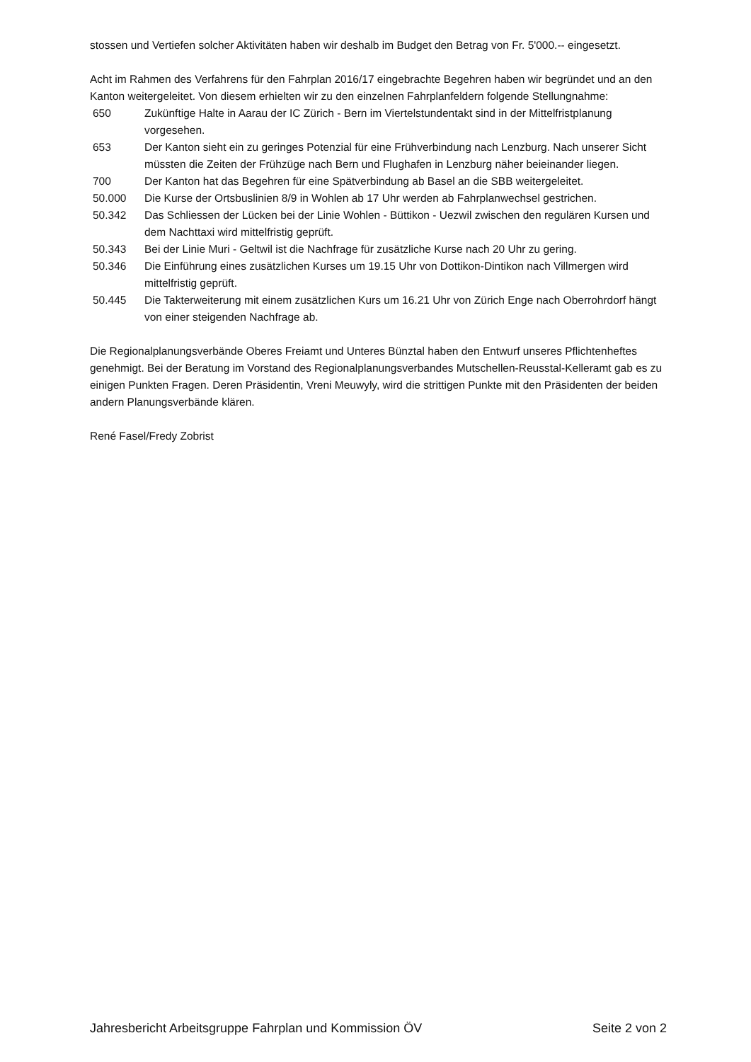stossen und Vertiefen solcher Aktivitäten haben wir deshalb im Budget den Betrag von Fr. 5'000.-- eingesetzt.
Acht im Rahmen des Verfahrens für den Fahrplan 2016/17 eingebrachte Begehren haben wir begründet und an den Kanton weitergeleitet. Von diesem erhielten wir zu den einzelnen Fahrplanfeldern folgende Stellungnahme:
650 Zukünftige Halte in Aarau der IC Zürich - Bern im Viertelstundentakt sind in der Mittelfristplanung vorgesehen.
653 Der Kanton sieht ein zu geringes Potenzial für eine Frühverbindung nach Lenzburg. Nach unserer Sicht müssten die Zeiten der Frühzüge nach Bern und Flughafen in Lenzburg näher beieinander liegen.
700 Der Kanton hat das Begehren für eine Spätverbindung ab Basel an die SBB weitergeleitet.
50.000 Die Kurse der Ortsbuslinien 8/9 in Wohlen ab 17 Uhr werden ab Fahrplanwechsel gestrichen.
50.342 Das Schliessen der Lücken bei der Linie Wohlen - Büttikon - Uezwil zwischen den regulären Kursen und dem Nachttaxi wird mittelfristig geprüft.
50.343 Bei der Linie Muri - Geltwil ist die Nachfrage für zusätzliche Kurse nach 20 Uhr zu gering.
50.346 Die Einführung eines zusätzlichen Kurses um 19.15 Uhr von Dottikon-Dintikon nach Villmergen wird mittelfristig geprüft.
50.445 Die Takterweiterung mit einem zusätzlichen Kurs um 16.21 Uhr von Zürich Enge nach Oberrohrdorf hängt von einer steigenden Nachfrage ab.
Die Regionalplanungsverbände Oberes Freiamt und Unteres Bünztal haben den Entwurf unseres Pflichtenheftes genehmigt. Bei der Beratung im Vorstand des Regionalplanungsverbandes Mutschellen-Reusstal-Kelleramt gab es zu einigen Punkten Fragen. Deren Präsidentin, Vreni Meuwyly, wird die strittigen Punkte mit den Präsidenten der beiden andern Planungsverbände klären.
René Fasel/Fredy Zobrist
Jahresbericht Arbeitsgruppe Fahrplan und Kommission ÖV Seite 2 von 2